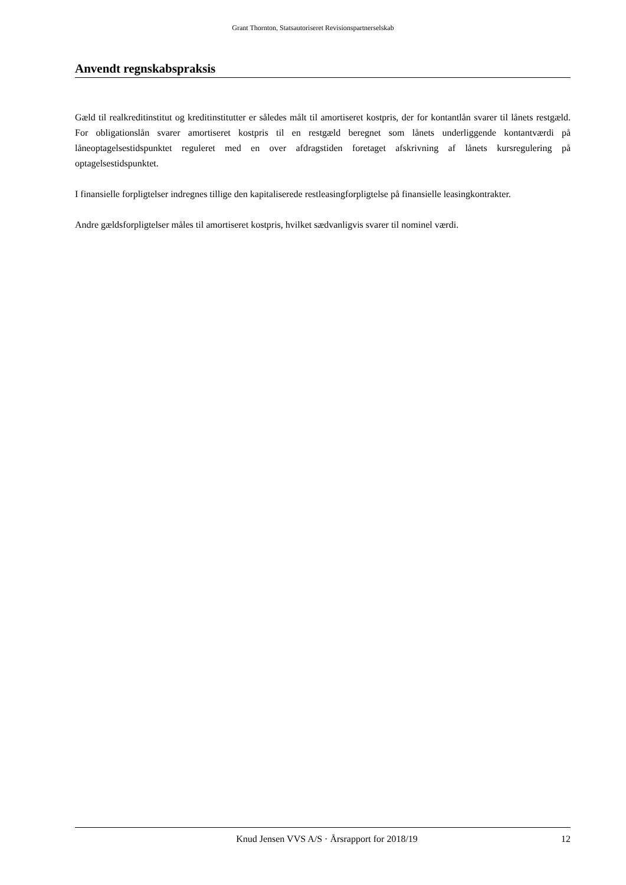Grant Thornton, Statsautoriseret Revisionspartnerselskab
Anvendt regnskabspraksis
Gæld til realkreditinstitut og kreditinstitutter er således målt til amortiseret kostpris, der for kontantlån svarer til lånets restgæld. For obligationslån svarer amortiseret kostpris til en restgæld beregnet som lånets underliggende kontantværdi på låneoptagelsestidspunktet reguleret med en over afdragstiden foretaget afskrivning af lånets kursregulering på optagelsestidspunktet.
I finansielle forpligtelser indregnes tillige den kapitaliserede restleasingforpligtelse på finansielle leasingkontrakter.
Andre gældsforpligtelser måles til amortiseret kostpris, hvilket sædvanligvis svarer til nominel værdi.
Knud Jensen VVS A/S · Årsrapport for 2018/19 12